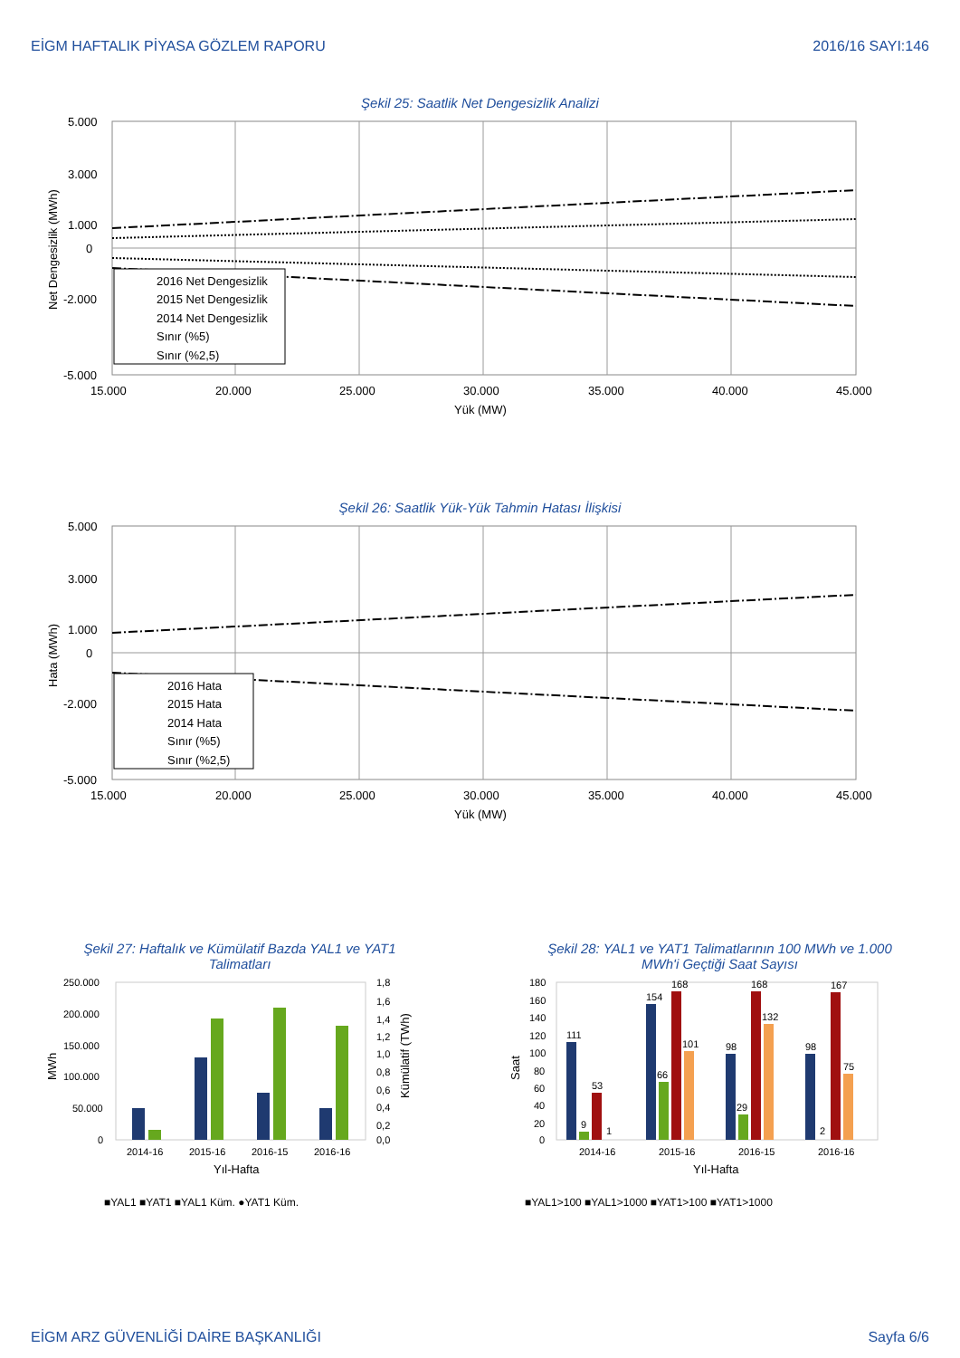EİGM HAFTALIK PİYASA GÖZLEM RAPORU 2016/16 SAYI:146
Şekil 25: Saatlik Net Dengesizlik Analizi
5.000
3.000
1.000
0
-2.000
-5.000
15.000
20.000
25.000
30.000
35.000
40.000
45.000
Yük (MW)
Net Dengesizlik (MWh)
2016 Net Dengesizlik
2015 Net Dengesizlik
2014 Net Dengesizlik
Sınır (%5)
Sınır (%2,5)
Şekil 26: Saatlik Yük-Yük Tahmin Hatası İlişkisi
5.000
3.000
1.000
0
-2.000
-5.000
15.000
20.000
25.000
30.000
35.000
40.000
45.000
Yük (MW)
Hata (MWh)
2016 Hata
2015 Hata
2014 Hata
Sınır (%5)
Sınır (%2,5)
Şekil 27: Haftalık ve Kümülatif Bazda YAL1 ve YAT1
Talimatları
250.000
200.000
150.000
100.000
50.000
0
1,8
1,6
1,4
1,2
1,0
0,8
0,6
0,4
0,2
0,0
2014-16
2015-16
2016-15
2016-16
Yıl-Hafta
MWh
Kümülatif (TWh)
■YAL1 ■YAT1 ■YAL1 Küm. ●YAT1 Küm.
Şekil 28: YAL1 ve YAT1 Talimatlarının 100 MWh ve 1.000
MWh'i Geçtiği Saat Sayısı
180
160
140
120
100
80
60
40
20
0
111
9
53
1
154
66
168
101
98
29
168
132
98
2
167
75
2014-16
2015-16
2016-15
2016-16
Yıl-Hafta
Saat
■YAL1>100 ■YAL1>1000 ■YAT1>100 ■YAT1>1000
EİGM ARZ GÜVENLİĞİ DAİRE BAŞKANLIĞI Sayfa 6/6